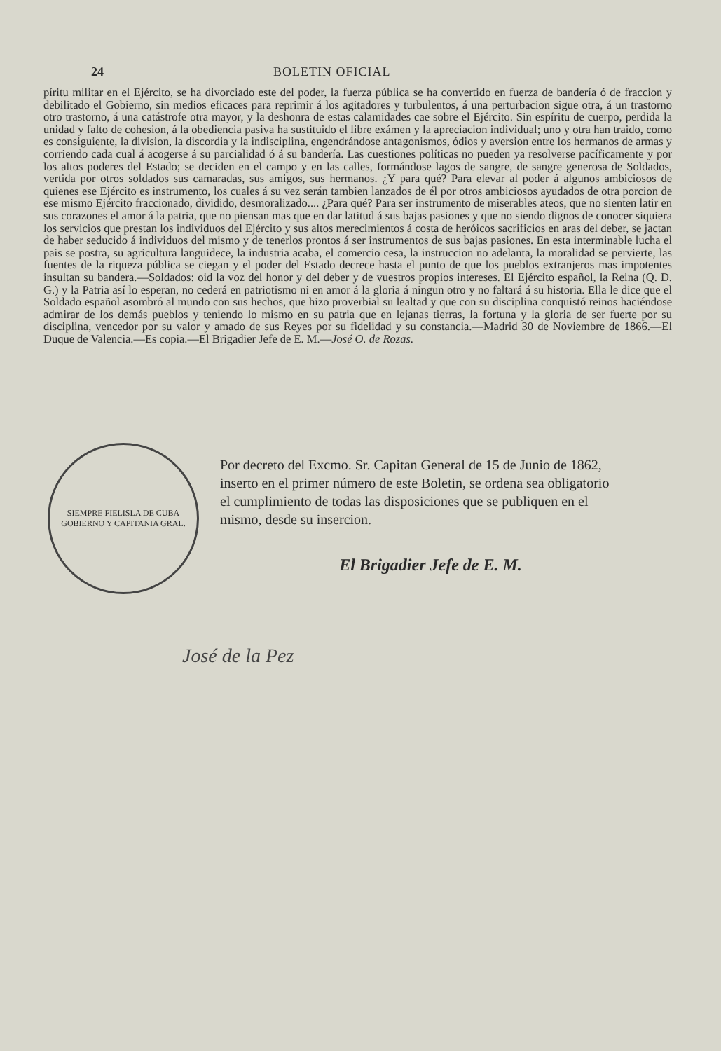24 BOLETIN OFICIAL
píritu militar en el Ejército, se ha divorciado este del poder, la fuerza pública se ha convertido en fuerza de bandería ó de fraccion y debilitado el Gobierno, sin medios eficaces para reprimir á los agitadores y turbulentos, á una perturbacion sigue otra, á un trastorno otro trastorno, á una catástrofe otra mayor, y la deshonra de estas calamidades cae sobre el Ejército. Sin espíritu de cuerpo, perdida la unidad y falto de cohesion, á la obediencia pasiva ha sustituido el libre exámen y la apreciacion individual; uno y otra han traido, como es consiguiente, la division, la discordia y la indisciplina, engendrándose antagonismos, ódios y aversion entre los hermanos de armas y corriendo cada cual á acogerse á su parcialidad ó á su bandería. Las cuestiones políticas no pueden ya resolverse pacíficamente y por los altos poderes del Estado; se deciden en el campo y en las calles, formándose lagos de sangre, de sangre generosa de Soldados, vertida por otros soldados sus camaradas, sus amigos, sus hermanos. ¿Y para qué? Para elevar al poder á algunos ambiciosos de quienes ese Ejército es instrumento, los cuales á su vez serán tambien lanzados de él por otros ambiciosos ayudados de otra porcion de ese mismo Ejército fraccionado, dividido, desmoralizado.... ¿Para qué? Para ser instrumento de miserables ateos, que no sienten latir en sus corazones el amor á la patria, que no piensan mas que en dar latitud á sus bajas pasiones y que no siendo dignos de conocer siquiera los servicios que prestan los individuos del Ejército y sus altos merecimientos á costa de heróicos sacrificios en aras del deber, se jactan de haber seducido á individuos del mismo y de tenerlos prontos á ser instrumentos de sus bajas pasiones. En esta interminable lucha el pais se postra, su agricultura languidece, la industria acaba, el comercio cesa, la instruccion no adelanta, la moralidad se pervierte, las fuentes de la riqueza pública se ciegan y el poder del Estado decrece hasta el punto de que los pueblos extranjeros mas impotentes insultan su bandera.—Soldados: oid la voz del honor y del deber y de vuestros propios intereses. El Ejército español, la Reina (Q. D. G.) y la Patria así lo esperan, no cederá en patriotismo ni en amor á la gloria á ningun otro y no faltará á su historia. Ella le dice que el Soldado español asombró al mundo con sus hechos, que hizo proverbial su lealtad y que con su disciplina conquistó reinos haciéndose admirar de los demás pueblos y teniendo lo mismo en su patria que en lejanas tierras, la fortuna y la gloria de ser fuerte por su disciplina, vencedor por su valor y amado de sus Reyes por su fidelidad y su constancia.—Madrid 30 de Noviembre de 1866.—El Duque de Valencia.—Es copia.—El Brigadier Jefe de E. M.—José O. de Rozas.
SIEMPRE FIELISLA DE CUBA
GOBIERNO Y CAPITANIA GRAL.
Por decreto del Excmo. Sr. Capitan General de 15 de Junio de 1862, inserto en el primer número de este Boletin, se ordena sea obligatorio el cumplimiento de todas las disposiciones que se publiquen en el mismo, desde su insercion.
El Brigadier Jefe de E. M.
José de la Pez